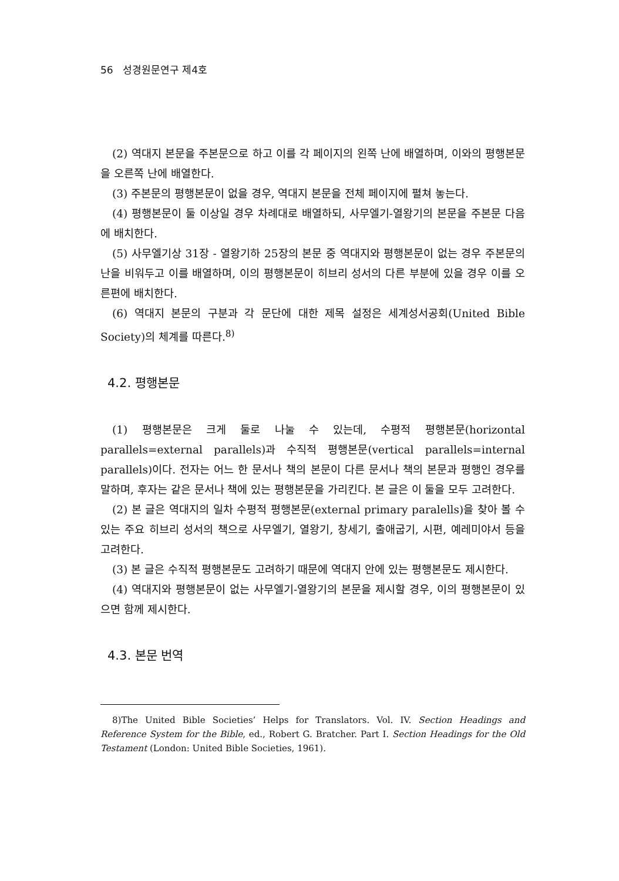56 성경원문연구 제4호
(2) 역대지 본문을 주본문으로 하고 이를 각 페이지의 왼쪽 난에 배열하며, 이와의 평행본문을 오른쪽 난에 배열한다.
(3) 주본문의 평행본문이 없을 경우, 역대지 본문을 전체 페이지에 펼쳐 놓는다.
(4) 평행본문이 둘 이상일 경우 차례대로 배열하되, 사무엘기-열왕기의 본문을 주본문 다음에 배치한다.
(5) 사무엘기상 31장 - 열왕기하 25장의 본문 중 역대지와 평행본문이 없는 경우 주본문의 난을 비워두고 이를 배열하며, 이의 평행본문이 히브리 성서의 다른 부분에 있을 경우 이를 오른편에 배치한다.
(6) 역대지 본문의 구분과 각 문단에 대한 제목 설정은 세계성서공회(United Bible Society)의 체계를 따른다.<sup>8)</sup>
4.2. 평행본문
(1) 평행본문은 크게 둘로 나눌 수 있는데, 수평적 평행본문(horizontal parallels=external parallels)과 수직적 평행본문(vertical parallels=internal parallels)이다. 전자는 어느 한 문서나 책의 본문이 다른 문서나 책의 본문과 평행인 경우를 말하며, 후자는 같은 문서나 책에 있는 평행본문을 가리킨다. 본 글은 이 둘을 모두 고려한다.
(2) 본 글은 역대지의 일차 수평적 평행본문(external primary paralells)을 찾아 볼 수 있는 주요 히브리 성서의 책으로 사무엘기, 열왕기, 창세기, 출애굽기, 시편, 예레미야서 등을 고려한다.
(3) 본 글은 수직적 평행본문도 고려하기 때문에 역대지 안에 있는 평행본문도 제시한다.
(4) 역대지와 평행본문이 없는 사무엘기-열왕기의 본문을 제시할 경우, 이의 평행본문이 있으면 함께 제시한다.
4.3. 본문 번역
8)The United Bible Societies’ Helps for Translators. Vol. IV. Section Headings and Reference System for the Bible, ed., Robert G. Bratcher. Part I. Section Headings for the Old Testament (London: United Bible Societies, 1961).